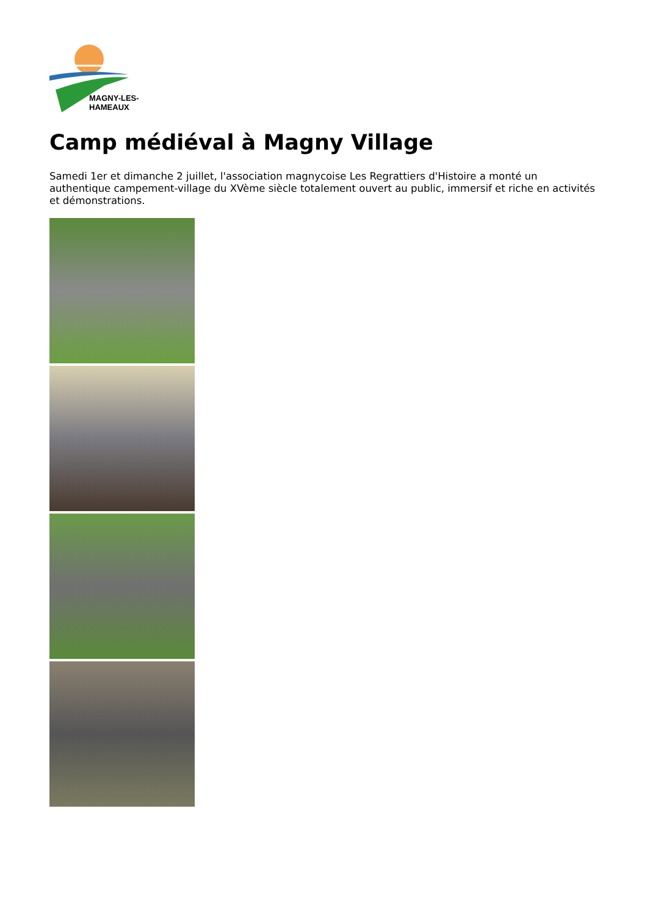MAGNY-LES-HAMEAUX
Camp médiéval à Magny Village
Samedi 1er et dimanche 2 juillet, l'association magnycoise Les Regrattiers d'Histoire a monté un authentique campement-village du XVème siècle totalement ouvert au public, immersif et riche en activités et démonstrations.